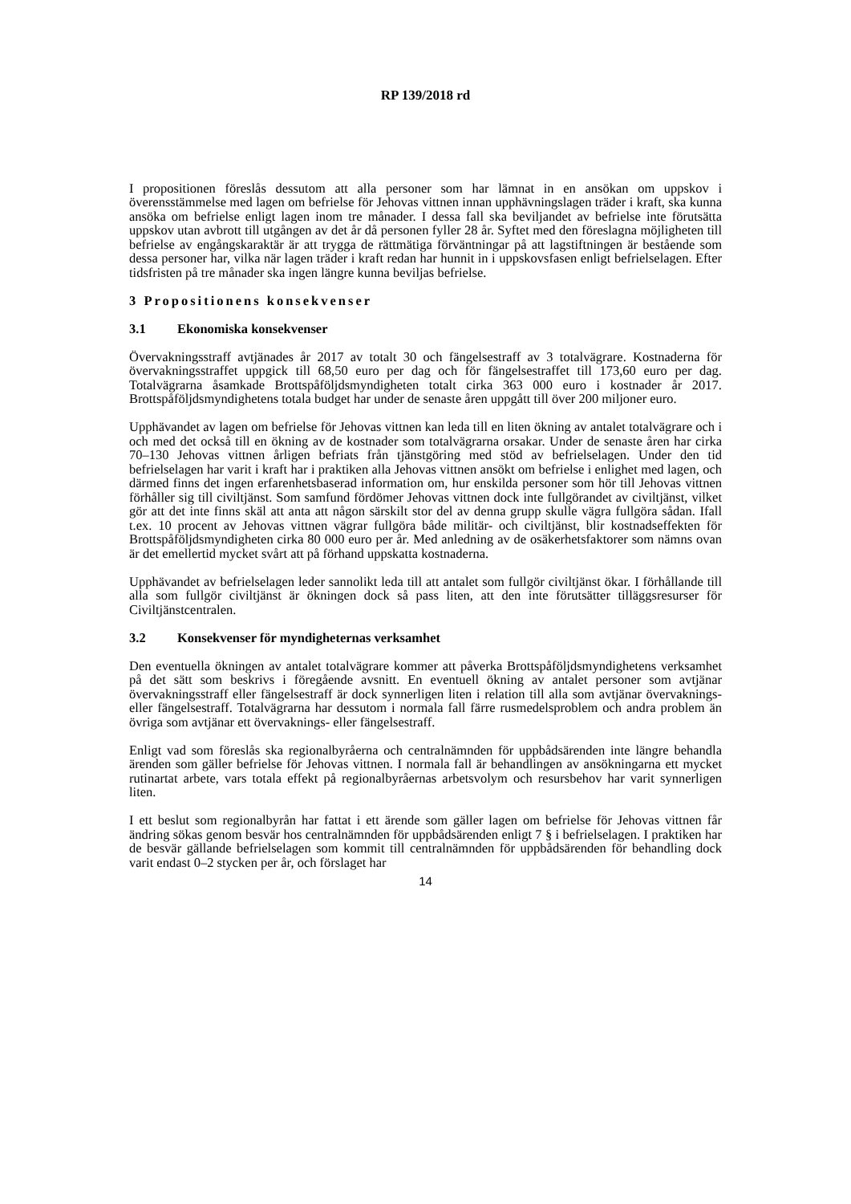RP 139/2018 rd
I propositionen föreslås dessutom att alla personer som har lämnat in en ansökan om uppskov i överensstämmelse med lagen om befrielse för Jehovas vittnen innan upphävningslagen träder i kraft, ska kunna ansöka om befrielse enligt lagen inom tre månader. I dessa fall ska beviljandet av befrielse inte förutsätta uppskov utan avbrott till utgången av det år då personen fyller 28 år. Syftet med den föreslagna möjligheten till befrielse av engångskaraktär är att trygga de rättmätiga förväntningar på att lagstiftningen är bestående som dessa personer har, vilka när lagen träder i kraft redan har hunnit in i uppskovsfasen enligt befrielselagen. Efter tidsfristen på tre månader ska ingen längre kunna beviljas befrielse.
3 Propositionens konsekvenser
3.1 Ekonomiska konsekvenser
Övervakningsstraff avtjänades år 2017 av totalt 30 och fängelsestraff av 3 totalvägrare. Kostnaderna för övervakningsstraffet uppgick till 68,50 euro per dag och för fängelsestraffet till 173,60 euro per dag. Totalvägrarna åsamkade Brottspåföljdsmyndigheten totalt cirka 363 000 euro i kostnader år 2017. Brottspåföljdsmyndighetens totala budget har under de senaste åren uppgått till över 200 miljoner euro.
Upphävandet av lagen om befrielse för Jehovas vittnen kan leda till en liten ökning av antalet totalvägrare och i och med det också till en ökning av de kostnader som totalvägrarna orsakar. Under de senaste åren har cirka 70–130 Jehovas vittnen årligen befriats från tjänstgöring med stöd av befrielselagen. Under den tid befrielselagen har varit i kraft har i praktiken alla Jehovas vittnen ansökt om befrielse i enlighet med lagen, och därmed finns det ingen erfarenhetsbaserad information om, hur enskilda personer som hör till Jehovas vittnen förhåller sig till civiltjänst. Som samfund fördömer Jehovas vittnen dock inte fullgörandet av civiltjänst, vilket gör att det inte finns skäl att anta att någon särskilt stor del av denna grupp skulle vägra fullgöra sådan. Ifall t.ex. 10 procent av Jehovas vittnen vägrar fullgöra både militär- och civiltjänst, blir kostnadseffekten för Brottspåföljdsmyndigheten cirka 80 000 euro per år. Med anledning av de osäkerhetsfaktorer som nämns ovan är det emellertid mycket svårt att på förhand uppskatta kostnaderna.
Upphävandet av befrielselagen leder sannolikt leda till att antalet som fullgör civiltjänst ökar. I förhållande till alla som fullgör civiltjänst är ökningen dock så pass liten, att den inte förutsätter tilläggsresurser för Civiltjänstcentralen.
3.2 Konsekvenser för myndigheternas verksamhet
Den eventuella ökningen av antalet totalvägrare kommer att påverka Brottspåföljdsmyndighetens verksamhet på det sätt som beskrivs i föregående avsnitt. En eventuell ökning av antalet personer som avtjänar övervakningsstraff eller fängelsestraff är dock synnerligen liten i relation till alla som avtjänar övervaknings- eller fängelsestraff. Totalvägrarna har dessutom i normala fall färre rusmedelsproblem och andra problem än övriga som avtjänar ett övervaknings- eller fängelsestraff.
Enligt vad som föreslås ska regionalbyråerna och centralnämnden för uppbådsärenden inte längre behandla ärenden som gäller befrielse för Jehovas vittnen. I normala fall är behandlingen av ansökningarna ett mycket rutinartat arbete, vars totala effekt på regionalbyråernas arbetsvolym och resursbehov har varit synnerligen liten.
I ett beslut som regionalbyrån har fattat i ett ärende som gäller lagen om befrielse för Jehovas vittnen får ändring sökas genom besvär hos centralnämnden för uppbådsärenden enligt 7 § i befrielselagen. I praktiken har de besvär gällande befrielselagen som kommit till centralnämnden för uppbådsärenden för behandling dock varit endast 0–2 stycken per år, och förslaget har
14